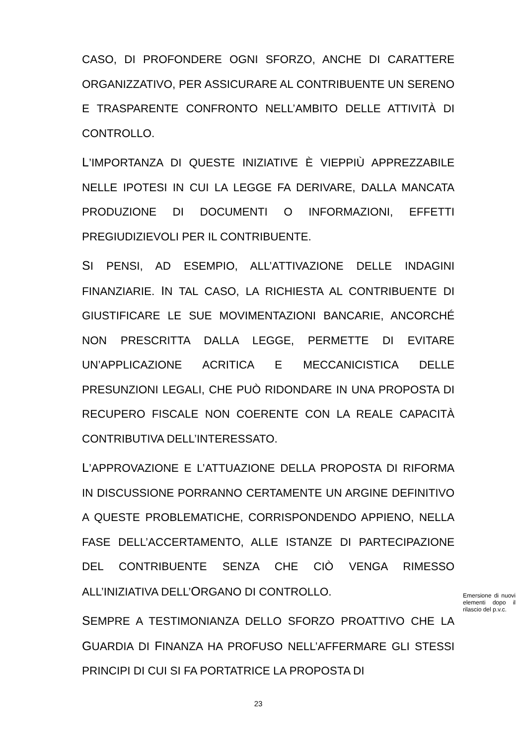CASO, DI PROFONDERE OGNI SFORZO, ANCHE DI CARATTERE ORGANIZZATIVO, PER ASSICURARE AL CONTRIBUENTE UN SERENO E TRASPARENTE CONFRONTO NELL’AMBITO DELLE ATTIVITÀ DI CONTROLLO.
L’IMPORTANZA DI QUESTE INIZIATIVE È VIEPPIÙ APPREZZABILE NELLE IPOTESI IN CUI LA LEGGE FA DERIVARE, DALLA MANCATA PRODUZIONE DI DOCUMENTI O INFORMAZIONI, EFFETTI PREGIUDIZIEVOLI PER IL CONTRIBUENTE.
SI PENSI, AD ESEMPIO, ALL’ATTIVAZIONE DELLE INDAGINI FINANZIARIE. IN TAL CASO, LA RICHIESTA AL CONTRIBUENTE DI GIUSTIFICARE LE SUE MOVIMENTAZIONI BANCARIE, ANCORCHÉ NON PRESCRITTA DALLA LEGGE, PERMETTE DI EVITARE UN’APPLICAZIONE ACRITICA E MECCANICISTICA DELLE PRESUNZIONI LEGALI, CHE PUÒ RIDONDARE IN UNA PROPOSTA DI RECUPERO FISCALE NON COERENTE CON LA REALE CAPACITÀ CONTRIBUTIVA DELL’INTERESSATO.
L’APPROVAZIONE E L’ATTUAZIONE DELLA PROPOSTA DI RIFORMA IN DISCUSSIONE PORRANNO CERTAMENTE UN ARGINE DEFINITIVO A QUESTE PROBLEMATICHE, CORRISPONDENDO APPIENO, NELLA FASE DELL’ACCERTAMENTO, ALLE ISTANZE DI PARTECIPAZIONE DEL CONTRIBUENTE SENZA CHE CIÒ VENGA RIMESSO ALL’INIZIATIVA DELL’ORGANO DI CONTROLLO.
SEMPRE A TESTIMONIANZA DELLO SFORZO PROATTIVO CHE LA GUARDIA DI FINANZA HA PROFUSO NELL’AFFERMARE GLI STESSI PRINCIPI DI CUI SI FA PORTATRICE LA PROPOSTA DI
Emersione di nuovi elementi dopo il rilascio del p.v.c.
23